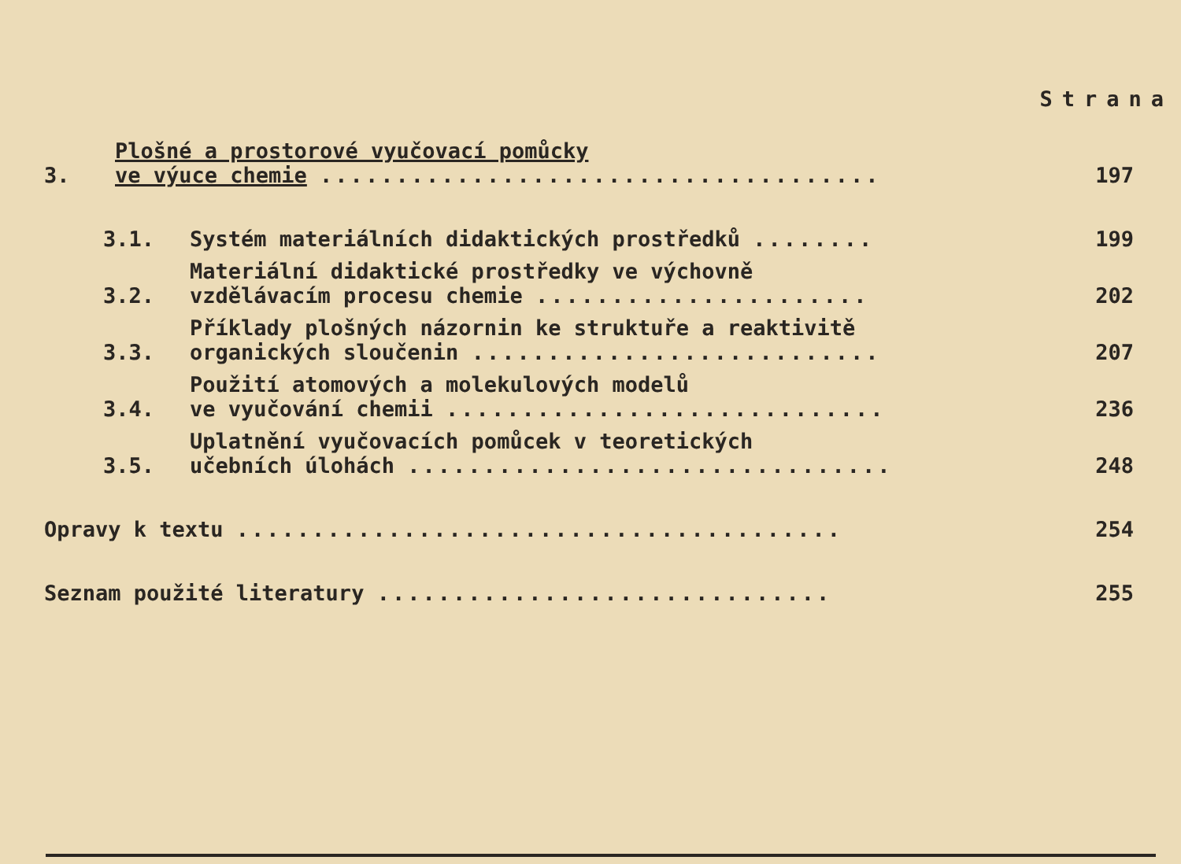Strana
3.
Plošné a prostorové vyučovací pomůcky
ve výuce chemie .....................................
197
3.1.
Systém materiálních didaktických prostředků ........
199
3.2.
Materiální didaktické prostředky ve výchovně
vzdělávacím procesu chemie ......................
202
3.3.
Příklady plošných názornin ke struktuře a reaktivitě
organických sloučenin ...........................
207
3.4.
Použití atomových a molekulových modelů
ve vyučování chemii .............................
236
3.5.
Uplatnění vyučovacích pomůcek v teoretických
učebních úlohách ................................
248
Opravy k textu ........................................
254
Seznam použité literatury ..............................
255